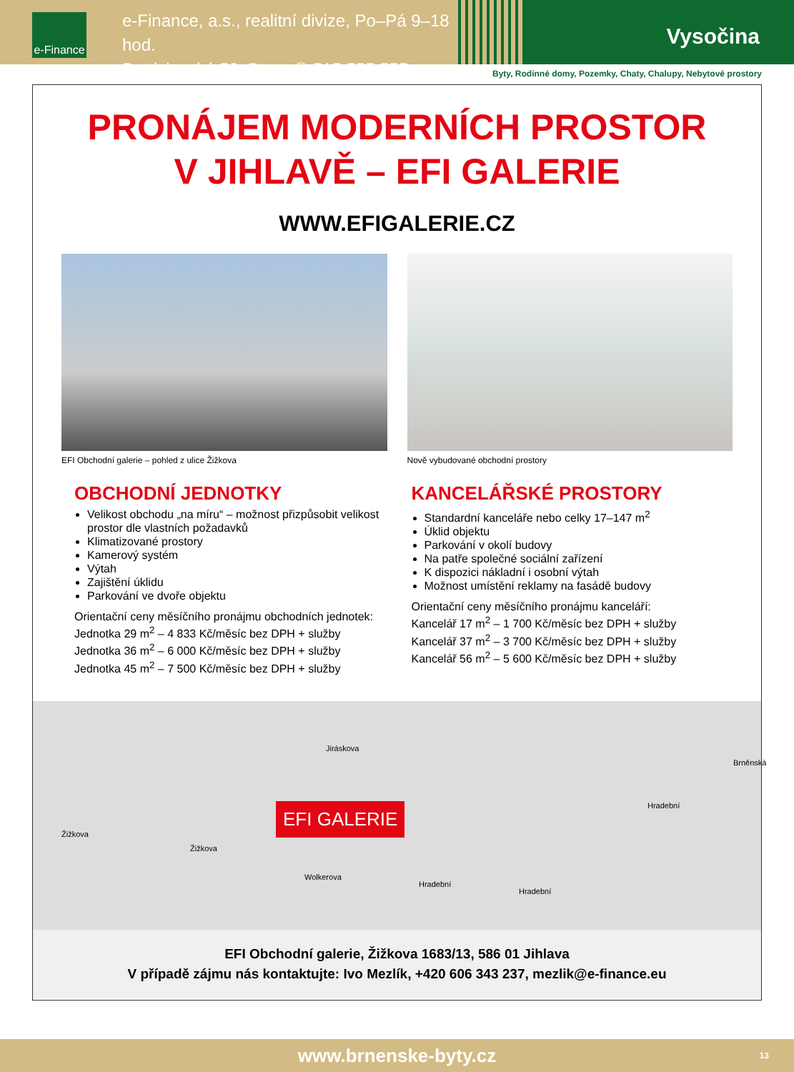e-Finance
e-Finance, a.s., realitní divize, Po–Pá 9–18 hod.
Bratislavská 52, Brno, ✆ 515 555 555
Vysočina
Byty, Rodinné domy, Pozemky, Chaty, Chalupy, Nebytové prostory
PRONÁJEM MODERNÍCH PROSTOR
V JIHLAVĚ – EFI GALERIE
WWW.EFIGALERIE.CZ
EFI Obchodní galerie – pohled z ulice Žižkova
Nově vybudované obchodní prostory
OBCHODNÍ JEDNOTKY
Velikost obchodu „na míru“ – možnost přizpůsobit velikost prostor dle vlastních požadavků
Klimatizované prostory
Kamerový systém
Výtah
Zajištění úklidu
Parkování ve dvoře objektu
Orientační ceny měsíčního pronájmu obchodních jednotek:
Jednotka 29 m<sup>2</sup> – 4 833 Kč/měsíc bez DPH + služby
Jednotka 36 m<sup>2</sup> – 6 000 Kč/měsíc bez DPH + služby
Jednotka 45 m<sup>2</sup> – 7 500 Kč/měsíc bez DPH + služby
KANCELÁŘSKÉ PROSTORY
Standardní kanceláře nebo celky 17–147 m<sup>2</sup>
Úklid objektu
Parkování v okolí budovy
Na patře společné sociální zařízení
K dispozici nákladní i osobní výtah
Možnost umístění reklamy na fasádě budovy
Orientační ceny měsíčního pronájmu kanceláří:
Kancelář 17 m<sup>2</sup> – 1 700 Kč/měsíc bez DPH + služby
Kancelář 37 m<sup>2</sup> – 3 700 Kč/měsíc bez DPH + služby
Kancelář 56 m<sup>2</sup> – 5 600 Kč/měsíc bez DPH + služby
Žižkova
Žižkova
Jiráskova
Wolkerova
Hradební
Hradební
Hradební
Brněnská
EFI GALERIE
EFI Obchodní galerie, Žižkova 1683/13, 586 01 Jihlava
V případě zájmu nás kontaktujte: Ivo Mezlík, +420 606 343 237, mezlik@e-finance.eu
www.brnenske-byty.cz 13